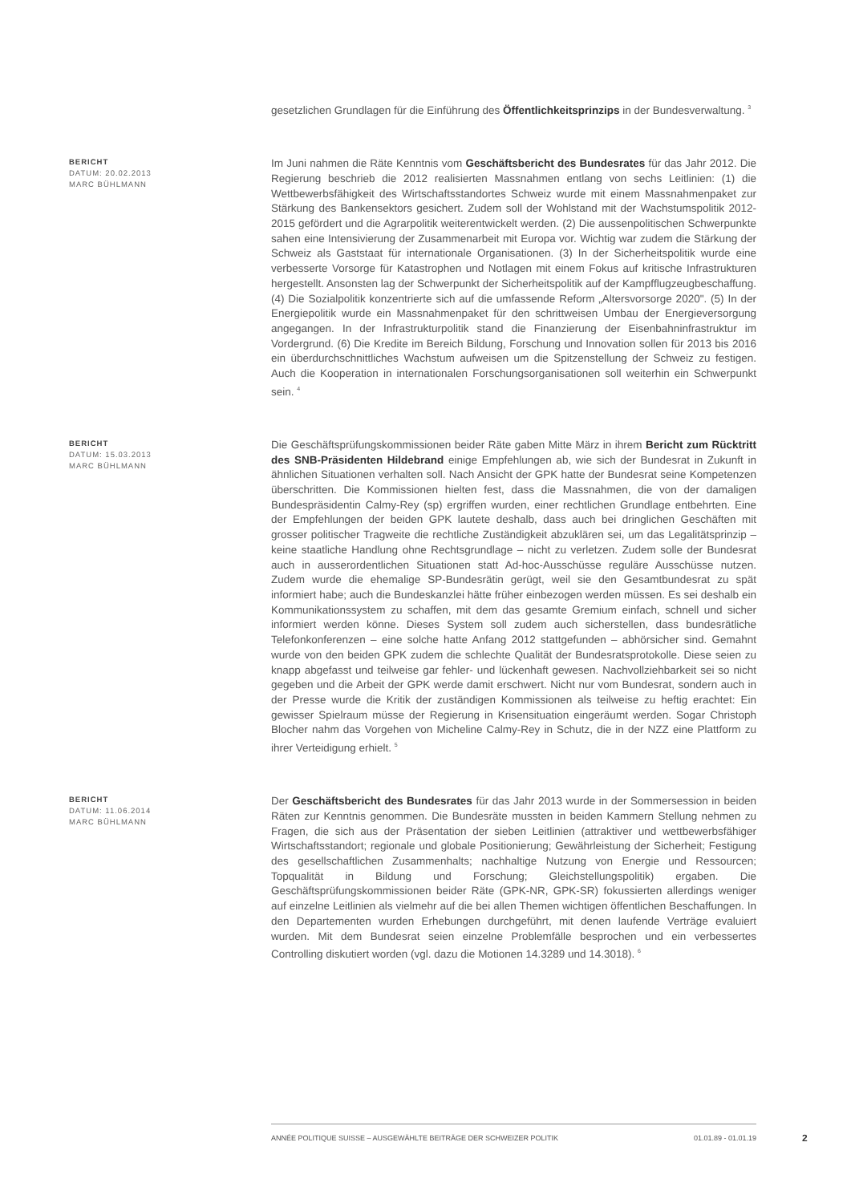gesetzlichen Grundlagen für die Einführung des Öffentlichkeitsprinzips in der Bundesverwaltung. <sup>3</sup>
BERICHT
DATUM: 20.02.2013
MARC BÜHLMANN
Im Juni nahmen die Räte Kenntnis vom Geschäftsbericht des Bundesrates für das Jahr 2012. Die Regierung beschrieb die 2012 realisierten Massnahmen entlang von sechs Leitlinien: (1) die Wettbewerbsfähigkeit des Wirtschaftsstandortes Schweiz wurde mit einem Massnahmenpaket zur Stärkung des Bankensektors gesichert. Zudem soll der Wohlstand mit der Wachstumspolitik 2012-2015 gefördert und die Agrarpolitik weiterentwickelt werden. (2) Die aussenpolitischen Schwerpunkte sahen eine Intensivierung der Zusammenarbeit mit Europa vor. Wichtig war zudem die Stärkung der Schweiz als Gaststaat für internationale Organisationen. (3) In der Sicherheitspolitik wurde eine verbesserte Vorsorge für Katastrophen und Notlagen mit einem Fokus auf kritische Infrastrukturen hergestellt. Ansonsten lag der Schwerpunkt der Sicherheitspolitik auf der Kampfflugzeugbeschaffung. (4) Die Sozialpolitik konzentrierte sich auf die umfassende Reform „Altersvorsorge 2020". (5) In der Energiepolitik wurde ein Massnahmenpaket für den schrittweisen Umbau der Energieversorgung angegangen. In der Infrastrukturpolitik stand die Finanzierung der Eisenbahninfrastruktur im Vordergrund. (6) Die Kredite im Bereich Bildung, Forschung und Innovation sollen für 2013 bis 2016 ein überdurchschnittliches Wachstum aufweisen um die Spitzenstellung der Schweiz zu festigen. Auch die Kooperation in internationalen Forschungsorganisationen soll weiterhin ein Schwerpunkt sein. <sup>4</sup>
BERICHT
DATUM: 15.03.2013
MARC BÜHLMANN
Die Geschäftsprüfungskommissionen beider Räte gaben Mitte März in ihrem Bericht zum Rücktritt des SNB-Präsidenten Hildebrand einige Empfehlungen ab, wie sich der Bundesrat in Zukunft in ähnlichen Situationen verhalten soll. Nach Ansicht der GPK hatte der Bundesrat seine Kompetenzen überschritten. Die Kommissionen hielten fest, dass die Massnahmen, die von der damaligen Bundespräsidentin Calmy-Rey (sp) ergriffen wurden, einer rechtlichen Grundlage entbehrten. Eine der Empfehlungen der beiden GPK lautete deshalb, dass auch bei dringlichen Geschäften mit grosser politischer Tragweite die rechtliche Zuständigkeit abzuklären sei, um das Legalitätsprinzip – keine staatliche Handlung ohne Rechtsgrundlage – nicht zu verletzen. Zudem solle der Bundesrat auch in ausserordentlichen Situationen statt Ad-hoc-Ausschüsse reguläre Ausschüsse nutzen. Zudem wurde die ehemalige SP-Bundesrätin gerügt, weil sie den Gesamtbundesrat zu spät informiert habe; auch die Bundeskanzlei hätte früher einbezogen werden müssen. Es sei deshalb ein Kommunikationssystem zu schaffen, mit dem das gesamte Gremium einfach, schnell und sicher informiert werden könne. Dieses System soll zudem auch sicherstellen, dass bundesrätliche Telefonkonferenzen – eine solche hatte Anfang 2012 stattgefunden – abhörsicher sind. Gemahnt wurde von den beiden GPK zudem die schlechte Qualität der Bundesratsprotokolle. Diese seien zu knapp abgefasst und teilweise gar fehler- und lückenhaft gewesen. Nachvollziehbarkeit sei so nicht gegeben und die Arbeit der GPK werde damit erschwert. Nicht nur vom Bundesrat, sondern auch in der Presse wurde die Kritik der zuständigen Kommissionen als teilweise zu heftig erachtet: Ein gewisser Spielraum müsse der Regierung in Krisensituation eingeräumt werden. Sogar Christoph Blocher nahm das Vorgehen von Micheline Calmy-Rey in Schutz, die in der NZZ eine Plattform zu ihrer Verteidigung erhielt. <sup>5</sup>
BERICHT
DATUM: 11.06.2014
MARC BÜHLMANN
Der Geschäftsbericht des Bundesrates für das Jahr 2013 wurde in der Sommersession in beiden Räten zur Kenntnis genommen. Die Bundesräte mussten in beiden Kammern Stellung nehmen zu Fragen, die sich aus der Präsentation der sieben Leitlinien (attraktiver und wettbewerbsfähiger Wirtschaftsstandort; regionale und globale Positionierung; Gewährleistung der Sicherheit; Festigung des gesellschaftlichen Zusammenhalts; nachhaltige Nutzung von Energie und Ressourcen; Topqualität in Bildung und Forschung; Gleichstellungspolitik) ergaben. Die Geschäftsprüfungskommissionen beider Räte (GPK-NR, GPK-SR) fokussierten allerdings weniger auf einzelne Leitlinien als vielmehr auf die bei allen Themen wichtigen öffentlichen Beschaffungen. In den Departementen wurden Erhebungen durchgeführt, mit denen laufende Verträge evaluiert wurden. Mit dem Bundesrat seien einzelne Problemfälle besprochen und ein verbessertes Controlling diskutiert worden (vgl. dazu die Motionen 14.3289 und 14.3018). <sup>6</sup>
ANNÉE POLITIQUE SUISSE – AUSGEWÄHLTE BEITRÄGE DER SCHWEIZER POLITIK 01.01.89 - 01.01.19
2